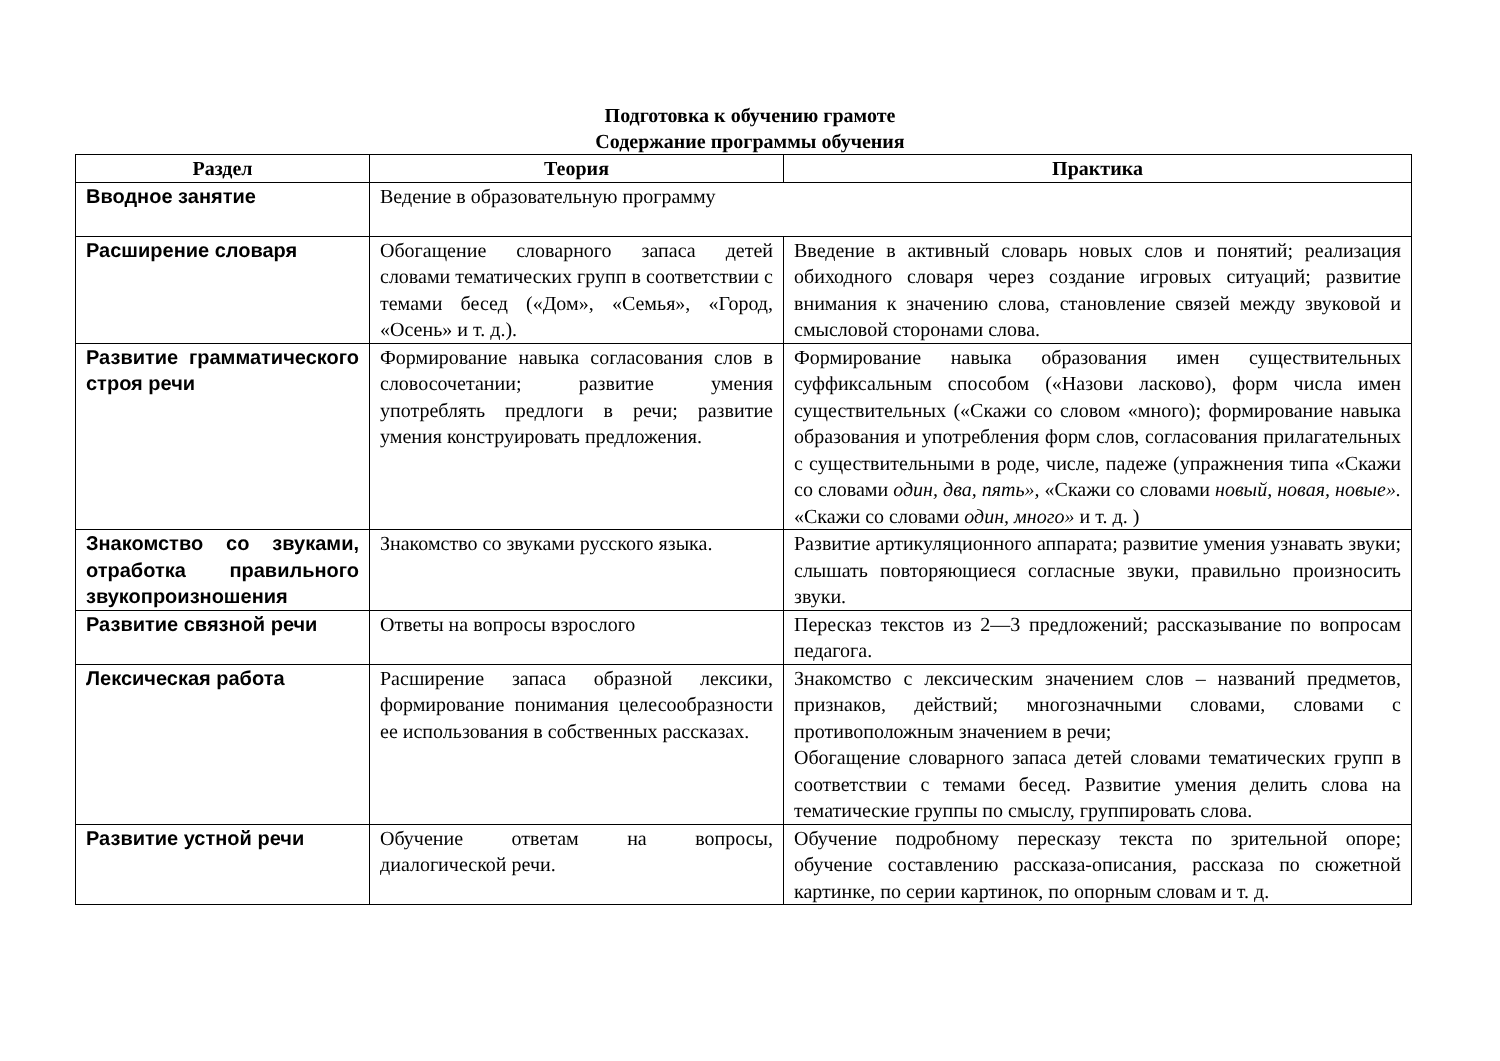Подготовка к обучению грамоте
Содержание программы обучения
| Раздел | Теория | Практика |
| --- | --- | --- |
| Вводное занятие | Ведение в образовательную программу | |
| Расширение словаря | Обогащение словарного запаса детей словами тематических групп в соответствии с темами бесед («Дом», «Семья», «Город, «Осень» и т. д.). | Введение в активный словарь новых слов и понятий; реализация обиходного словаря через создание игровых ситуаций; развитие внимания к значению слова, становление связей между звуковой и смысловой сторонами слова. |
| Развитие грамматического строя речи | Формирование навыка согласования слов в словосочетании; развитие умения употреблять предлоги в речи; развитие умения конструировать предложения. | Формирование навыка образования имен существительных суффиксальным способом («Назови ласково), форм числа имен существительных («Скажи со словом «много); формирование навыка образования и употребления форм слов, согласования прилагательных с существительными в роде, числе, падеже (упражнения типа «Скажи со словами один, два, пять», «Скажи со словами новый, новая, новые». «Скажи со словами один, много» и т. д. ) |
| Знакомство со звуками, отработка правильного звукопроизношения | Знакомство со звуками русского языка. | Развитие артикуляционного аппарата; развитие умения узнавать звуки; слышать повторяющиеся согласные звуки, правильно произносить звуки. |
| Развитие связной речи | Ответы на вопросы взрослого | Пересказ текстов из 2—3 предложений; рассказывание по вопросам педагога. |
| Лексическая работа | Расширение запаса образной лексики, формирование понимания целесообразности ее использования в собственных рассказах. | Знакомство с лексическим значением слов – названий предметов, признаков, действий; многозначными словами, словами с противоположным значением в речи; Обогащение словарного запаса детей словами тематических групп в соответствии с темами бесед. Развитие умения делить слова на тематические группы по смыслу, группировать слова. |
| Развитие устной речи | Обучение ответам на вопросы, диалогической речи. | Обучение подробному пересказу текста по зрительной опоре; обучение составлению рассказа-описания, рассказа по сюжетной картинке, по серии картинок, по опорным словам и т. д. |